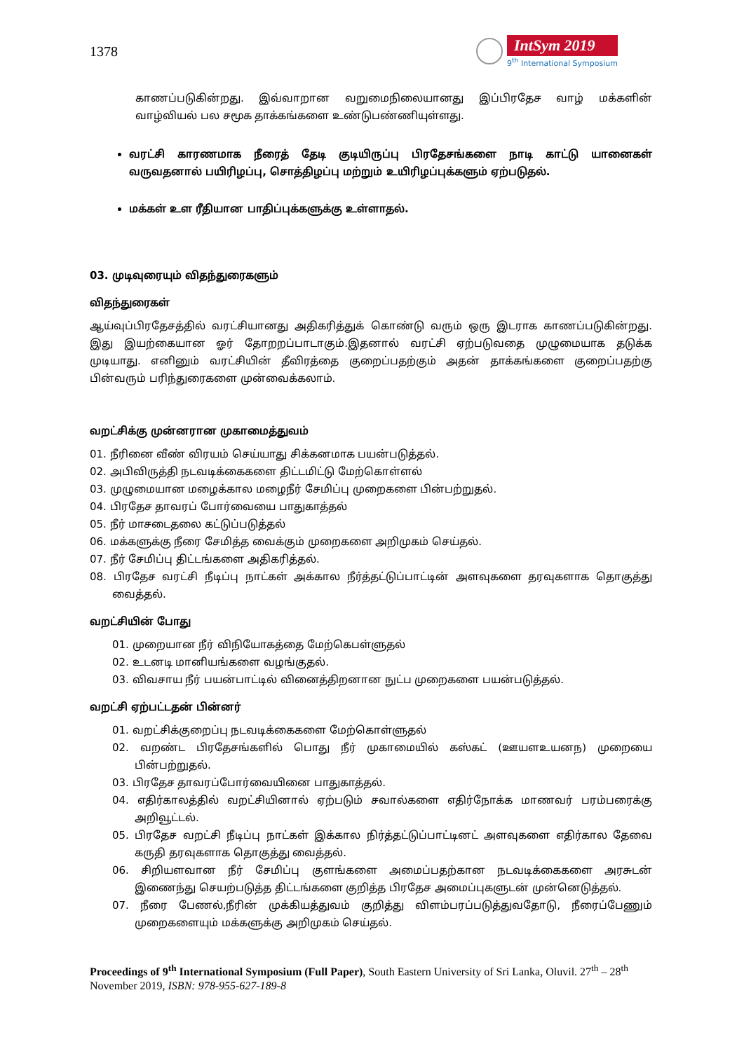1378
IntSym 2019
9<sup>th</sup> International Symposium
காணப்படுகின்றது. இவ்வாறான வறுமைநிலையானது இப்பிரதேச வாழ் மக்களின் வாழ்வியல் பல சமூக தாக்கங்களை உண்டுபண்ணியுள்ளது.
வரட்சி காரணமாக நீரைத் தேடி குடியிருப்பு பிரதேசங்களை நாடி காட்டு யானைகள் வருவதனால் பயிரிழப்பு, சொத்திழப்பு மற்றும் உயிரிழப்புக்களும் ஏற்படுதல்.
மக்கள் உள ரீதியான பாதிப்புக்களுக்கு உள்ளாதல்.
03. முடிவுரையும் விதந்துரைகளும்
விதந்துரைகள்
ஆய்வுப்பிரதேசத்தில் வரட்சியானது அதிகரித்துக் கொண்டு வரும் ஒரு இடராக காணப்படுகின்றது. இது இயற்கையான ஓர் தோறறப்பாடாகும்.இதனால் வரட்சி ஏற்படுவதை முழுமையாக தடுக்க முடியாது. எனினும் வரட்சியின் தீவிரத்தை குறைப்பதற்கும் அதன் தாக்கங்களை குறைப்பதற்கு பின்வரும் பரிந்துரைகளை முன்வைக்கலாம்.
வறட்சிக்கு முன்னரான முகாமைத்துவம்
01. நீரினை வீண் விரயம் செய்யாது சிக்கனமாக பயன்படுத்தல்.
02. அபிவிருத்தி நடவடிக்கைகளை திட்டமிட்டு மேற்கொள்ளல்
03. முழுமையான மழைக்கால மழைநீர் சேமிப்பு முறைகளை பின்பற்றுதல்.
04. பிரதேச தாவரப் போர்வையை பாதுகாத்தல்
05. நீர் மாசடைதலை கட்டுப்படுத்தல்
06. மக்களுக்கு நீரை சேமித்த வைக்கும் முறைகளை அறிமுகம் செய்தல்.
07. நீர் சேமிப்பு திட்டங்களை அதிகரித்தல்.
08. பிரதேச வரட்சி நீடிப்பு நாட்கள் அக்கால நீர்த்தட்டுப்பாட்டின் அளவுகளை தரவுகளாக தொகுத்து வைத்தல்.
வறட்சியின் போது
01. முறையான நீர் விநியோகத்தை மேற்கெபள்ளுதல்
02. உடனடி மானியங்களை வழங்குதல்.
03. விவசாய நீர் பயன்பாட்டில் வினைத்திறனான நுட்ப முறைகளை பயன்படுத்தல்.
வறட்சி ஏற்பட்டதன் பின்னர்
01. வறட்சிக்குறைப்பு நடவடிக்கைகளை மேற்கொள்ளுதல்
02. வறண்ட பிரதேசங்களில் பொது நீர் முகாமையில் கஸ்கட் (ஊயளஉயனந) முறையை பின்பற்றுதல்.
03. பிரதேச தாவரப்போர்வையினை பாதுகாத்தல்.
04. எதிர்காலத்தில் வறட்சியினால் ஏற்படும் சவால்களை எதிர்நோக்க மாணவர் பரம்பரைக்கு அறிவூட்டல்.
05. பிரதேச வறட்சி நீடிப்பு நாட்கள் இக்கால நிர்த்தட்டுப்பாட்டினட் அளவுகளை எதிர்கால தேவை கருதி தரவுகளாக தொகுத்து வைத்தல்.
06. சிறியளவான நீர் சேமிப்பு குளங்களை அமைப்பதற்கான நடவடிக்கைகளை அரசுடன் இணைந்து செயற்படுத்த திட்டங்களை குறித்த பிரதேச அமைப்புகளுடன் முன்னெடுத்தல்.
07. நீரை பேணல்,நீரின் முக்கியத்துவம் குறித்து விளம்பரப்படுத்துவதோடு, நீரைப்பேணும் முறைகளையும் மக்களுக்கு அறிமுகம் செய்தல்.
Proceedings of 9<sup>th</sup> International Symposium (Full Paper), South Eastern University of Sri Lanka, Oluvil. 27<sup>th</sup> – 28<sup>th</sup> November 2019, ISBN: 978-955-627-189-8